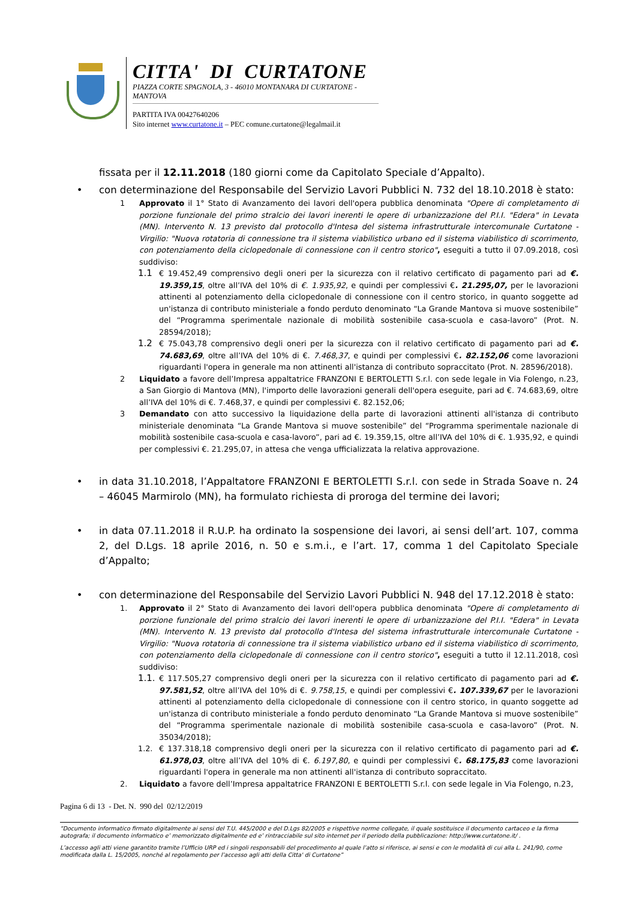CITTA' DI CURTATONE
PIAZZA CORTE SPAGNOLA, 3 - 46010 MONTANARA DI CURTATONE - MANTOVA
PARTITA IVA 00427640206
Sito internet www.curtatone.it – PEC comune.curtatone@legalmail.it
fissata per il 12.11.2018 (180 giorni come da Capitolato Speciale d’Appalto).
• con determinazione del Responsabile del Servizio Lavori Pubblici N. 732 del 18.10.2018 è stato:
1 Approvato il 1° Stato di Avanzamento dei lavori dell'opera pubblica denominata "Opere di completamento di porzione funzionale del primo stralcio dei lavori inerenti le opere di urbanizzazione del P.I.I. "Edera" in Levata (MN). Intervento N. 13 previsto dal protocollo d'Intesa del sistema infrastrutturale intercomunale Curtatone - Virgilio: "Nuova rotatoria di connessione tra il sistema viabilistico urbano ed il sistema viabilistico di scorrimento, con potenziamento della ciclopedonale di connessione con il centro storico", eseguiti a tutto il 07.09.2018, così suddiviso:
1.1 € 19.452,49 comprensivo degli oneri per la sicurezza con il relativo certificato di pagamento pari ad €. 19.359,15, oltre all’IVA del 10% di €. 1.935,92, e quindi per complessivi €. 21.295,07, per le lavorazioni attinenti al potenziamento della ciclopedonale di connessione con il centro storico, in quanto soggette ad un'istanza di contributo ministeriale a fondo perduto denominato “La Grande Mantova si muove sostenibile” del “Programma sperimentale nazionale di mobilità sostenibile casa-scuola e casa-lavoro” (Prot. N. 28594/2018);
1.2 € 75.043,78 comprensivo degli oneri per la sicurezza con il relativo certificato di pagamento pari ad €. 74.683,69, oltre all’IVA del 10% di €. 7.468,37, e quindi per complessivi €. 82.152,06 come lavorazioni riguardanti l'opera in generale ma non attinenti all'istanza di contributo sopraccitato (Prot. N. 28596/2018).
2 Liquidato a favore dell’Impresa appaltatrice FRANZONI E BERTOLETTI S.r.l. con sede legale in Via Folengo, n.23, a San Giorgio di Mantova (MN), l'importo delle lavorazioni generali dell'opera eseguite, pari ad €. 74.683,69, oltre all’IVA del 10% di €. 7.468,37, e quindi per complessivi €. 82.152,06;
3 Demandato con atto successivo la liquidazione della parte di lavorazioni attinenti all'istanza di contributo ministeriale denominata “La Grande Mantova si muove sostenibile” del “Programma sperimentale nazionale di mobilità sostenibile casa-scuola e casa-lavoro”, pari ad €. 19.359,15, oltre all’IVA del 10% di €. 1.935,92, e quindi per complessivi €. 21.295,07, in attesa che venga ufficializzata la relativa approvazione.
• in data 31.10.2018, l’Appaltatore FRANZONI E BERTOLETTI S.r.l. con sede in Strada Soave n. 24 – 46045 Marmirolo (MN), ha formulato richiesta di proroga del termine dei lavori;
• in data 07.11.2018 il R.U.P. ha ordinato la sospensione dei lavori, ai sensi dell’art. 107, comma 2, del D.Lgs. 18 aprile 2016, n. 50 e s.m.i., e l’art. 17, comma 1 del Capitolato Speciale d’Appalto;
• con determinazione del Responsabile del Servizio Lavori Pubblici N. 948 del 17.12.2018 è stato:
1. Approvato il 2° Stato di Avanzamento dei lavori dell'opera pubblica denominata "Opere di completamento di porzione funzionale del primo stralcio dei lavori inerenti le opere di urbanizzazione del P.I.I. "Edera" in Levata (MN). Intervento N. 13 previsto dal protocollo d'Intesa del sistema infrastrutturale intercomunale Curtatone - Virgilio: "Nuova rotatoria di connessione tra il sistema viabilistico urbano ed il sistema viabilistico di scorrimento, con potenziamento della ciclopedonale di connessione con il centro storico", eseguiti a tutto il 12.11.2018, così suddiviso:
1.1. € 117.505,27 comprensivo degli oneri per la sicurezza con il relativo certificato di pagamento pari ad €. 97.581,52, oltre all’IVA del 10% di €. 9.758,15, e quindi per complessivi €. 107.339,67 per le lavorazioni attinenti al potenziamento della ciclopedonale di connessione con il centro storico, in quanto soggette ad un'istanza di contributo ministeriale a fondo perduto denominato “La Grande Mantova si muove sostenibile” del “Programma sperimentale nazionale di mobilità sostenibile casa-scuola e casa-lavoro” (Prot. N. 35034/2018);
1.2. € 137.318,18 comprensivo degli oneri per la sicurezza con il relativo certificato di pagamento pari ad €. 61.978,03, oltre all’IVA del 10% di €. 6.197,80, e quindi per complessivi €. 68.175,83 come lavorazioni riguardanti l'opera in generale ma non attinenti all'istanza di contributo sopraccitato.
2. Liquidato a favore dell’Impresa appaltatrice FRANZONI E BERTOLETTI S.r.l. con sede legale in Via Folengo, n.23,
Pagina 6 di 13 - Det. N. 990 del 02/12/2019
“Documento informatico firmato digitalmente ai sensi del T.U. 445/2000 e del D.Lgs 82/2005 e rispettive norme collegate, il quale sostituisce il documento cartaceo e la firma autografa; il documento informatico e’ memorizzato digitalmente ed e’ rintracciabile sul sito internet per il periodo della pubblicazione: http://www.curtatone.it/ .
L’accesso agli atti viene garantito tramite l’Ufficio URP ed i singoli responsabili del procedimento al quale l’atto si riferisce, ai sensi e con le modalità di cui alla L. 241/90, come modificata dalla L. 15/2005, nonché al regolamento per l’accesso agli atti della Citta' di Curtatone”